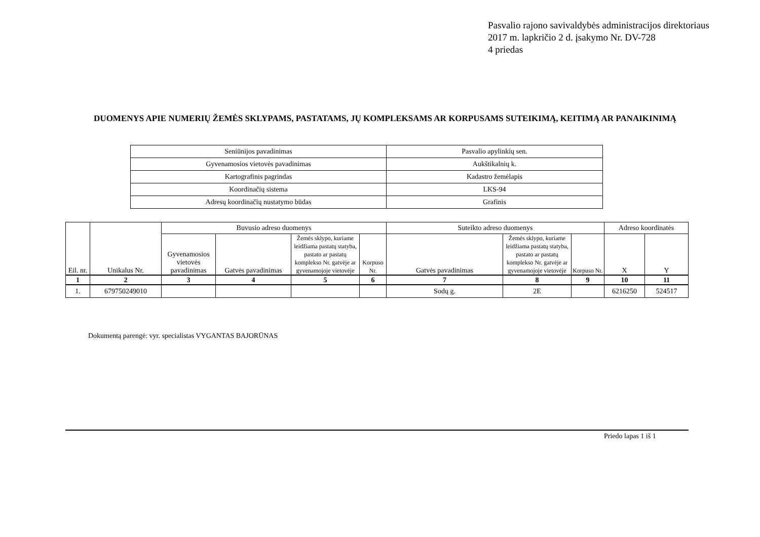Pasvalio rajono savivaldybės administracijos direktoriaus
2017 m. lapkričio 2 d. įsakymo Nr. DV-728
4 priedas
DUOMENYS APIE NUMERIŲ ŽEMĖS SKLYPAMS, PASTATAMS, JŲ KOMPLEKSAMS AR KORPUSAMS SUTEIKIMĄ, KEITIMĄ AR PANAIKINIMĄ
| Seniūnijos pavadinimas | Pasvalio apylinkių sen. |
| Gyvenamosios vietovės pavadinimas | Aukštikalnių k. |
| Kartografinis pagrindas | Kadastro žemėlapis |
| Koordinačių sistema | LKS-94 |
| Adresų koordinačių nustatymo būdas | Grafinis |
| Eil. nr. | Unikalus Nr. | Buvusio adreso duomenys | | | | Suteikto adreso duomenys | | | Adreso koordinatės | |
| --- | --- | --- | --- | --- | --- | --- | --- | --- | --- | --- |
| | | Gyvenamosios vietovės pavadinimas | Gatvės pavadinimas | Žemės sklypo, kuriame leidžiama pastatų statyba, pastato ar pastatų komplekso Nr. gatvėje ar gyvenamojoje vietovėje | Korpuso Nr. | Gatvės pavadinimas | Žemės sklypo, kuriame leidžiama pastatų statyba, pastato ar pastatų komplekso Nr. gatvėje ar gyvenamojoje vietovėje | Korpuso Nr. | X | Y |
| 1 | 2 | 3 | 4 | 5 | 6 | 7 | 8 | 9 | 10 | 11 |
| 1. | 679750249010 | | | | | Sodų g. | 2E | | 6216250 | 524517 |
Dokumentą parengė: vyr. specialistas VYGANTAS BAJORŪNAS
Priedo lapas 1 iš 1